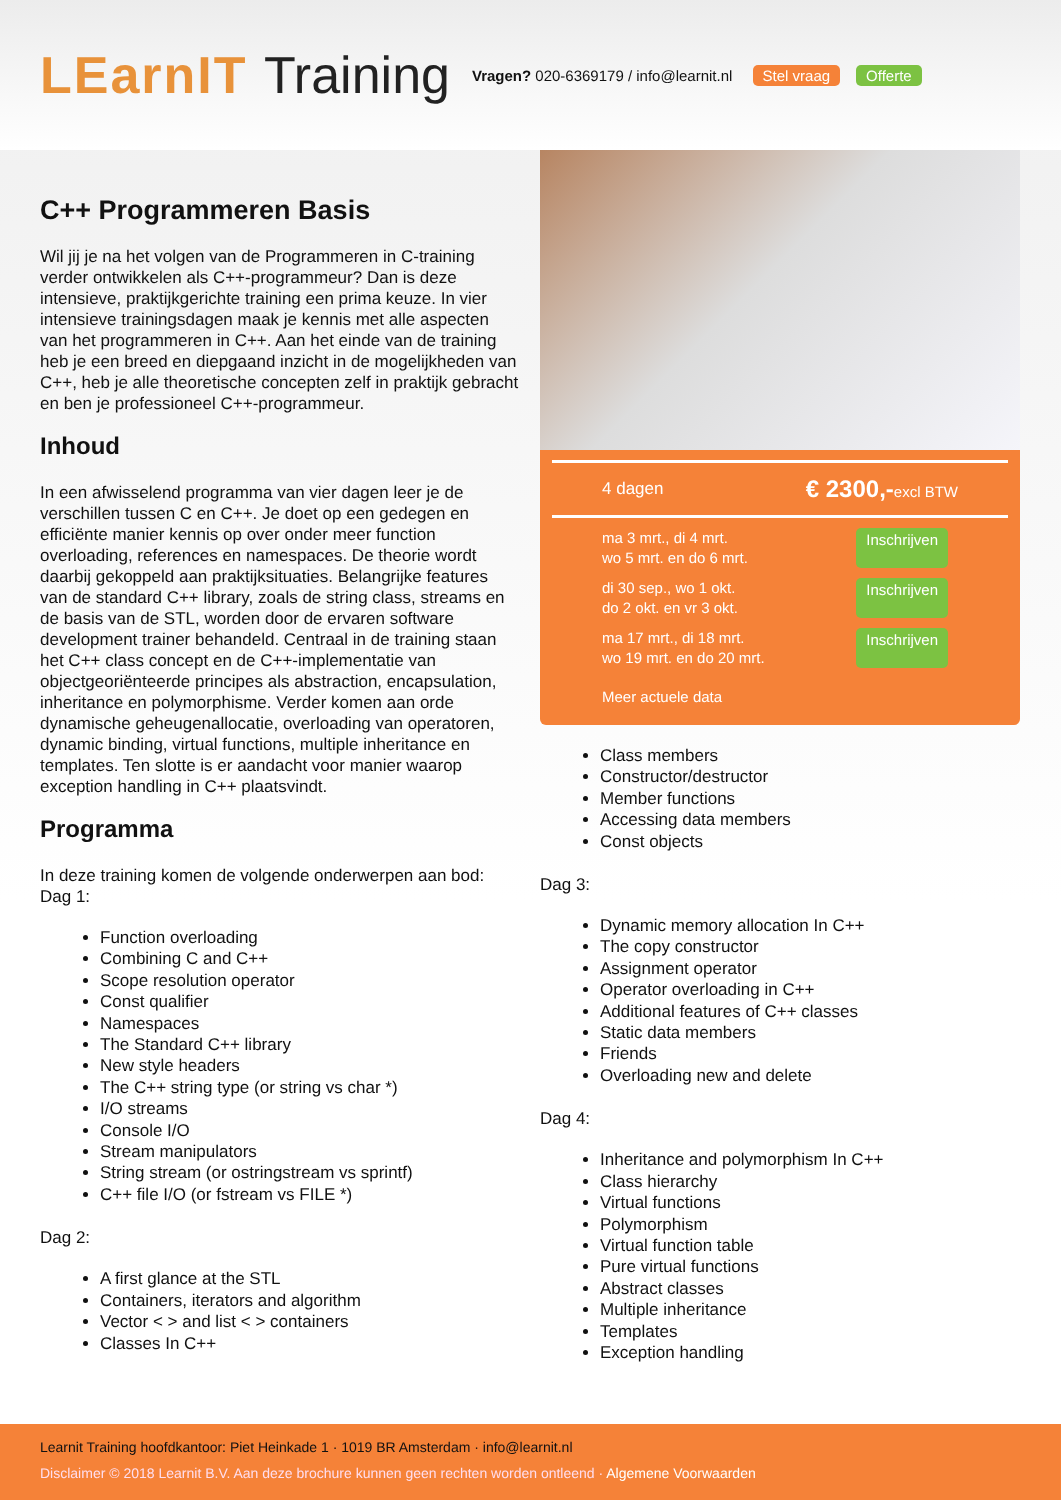LEarnIT Training
Vragen? 020-6369179 / info@learnit.nl Stel vraag Offerte
C++ Programmeren Basis
Wil jij je na het volgen van de Programmeren in C-training verder ontwikkelen als C++-programmeur? Dan is deze intensieve, praktijkgerichte training een prima keuze. In vier intensieve trainingsdagen maak je kennis met alle aspecten van het programmeren in C++. Aan het einde van de training heb je een breed en diepgaand inzicht in de mogelijkheden van C++, heb je alle theoretische concepten zelf in praktijk gebracht en ben je professioneel C++-programmeur.
Inhoud
In een afwisselend programma van vier dagen leer je de verschillen tussen C en C++. Je doet op een gedegen en efficiënte manier kennis op over onder meer function overloading, references en namespaces. De theorie wordt daarbij gekoppeld aan praktijksituaties. Belangrijke features van de standard C++ library, zoals de string class, streams en de basis van de STL, worden door de ervaren software development trainer behandeld. Centraal in de training staan het C++ class concept en de C++-implementatie van objectgeoriënteerde principes als abstraction, encapsulation, inheritance en polymorphisme. Verder komen aan orde dynamische geheugenallocatie, overloading van operatoren, dynamic binding, virtual functions, multiple inheritance en templates. Ten slotte is er aandacht voor manier waarop exception handling in C++ plaatsvindt.
Programma
In deze training komen de volgende onderwerpen aan bod:
Dag 1:
Function overloading
Combining C and C++
Scope resolution operator
Const qualifier
Namespaces
The Standard C++ library
New style headers
The C++ string type (or string vs char *)
I/O streams
Console I/O
Stream manipulators
String stream (or ostringstream vs sprintf)
C++ file I/O (or fstream vs FILE *)
Dag 2:
A first glance at the STL
Containers, iterators and algorithm
Vector < > and list < > containers
Classes In C++
4 dagen € 2300,-excl BTW
ma 3 mrt., di 4 mrt.
wo 5 mrt. en do 6 mrt. Inschrijven
di 30 sep., wo 1 okt.
do 2 okt. en vr 3 okt. Inschrijven
ma 17 mrt., di 18 mrt.
wo 19 mrt. en do 20 mrt. Inschrijven
Meer actuele data
Class members
Constructor/destructor
Member functions
Accessing data members
Const objects
Dag 3:
Dynamic memory allocation In C++
The copy constructor
Assignment operator
Operator overloading in C++
Additional features of C++ classes
Static data members
Friends
Overloading new and delete
Dag 4:
Inheritance and polymorphism In C++
Class hierarchy
Virtual functions
Polymorphism
Virtual function table
Pure virtual functions
Abstract classes
Multiple inheritance
Templates
Exception handling
Learnit Training hoofdkantoor: Piet Heinkade 1 · 1019 BR Amsterdam · info@learnit.nl
Disclaimer © 2018 Learnit B.V. Aan deze brochure kunnen geen rechten worden ontleend · Algemene Voorwaarden